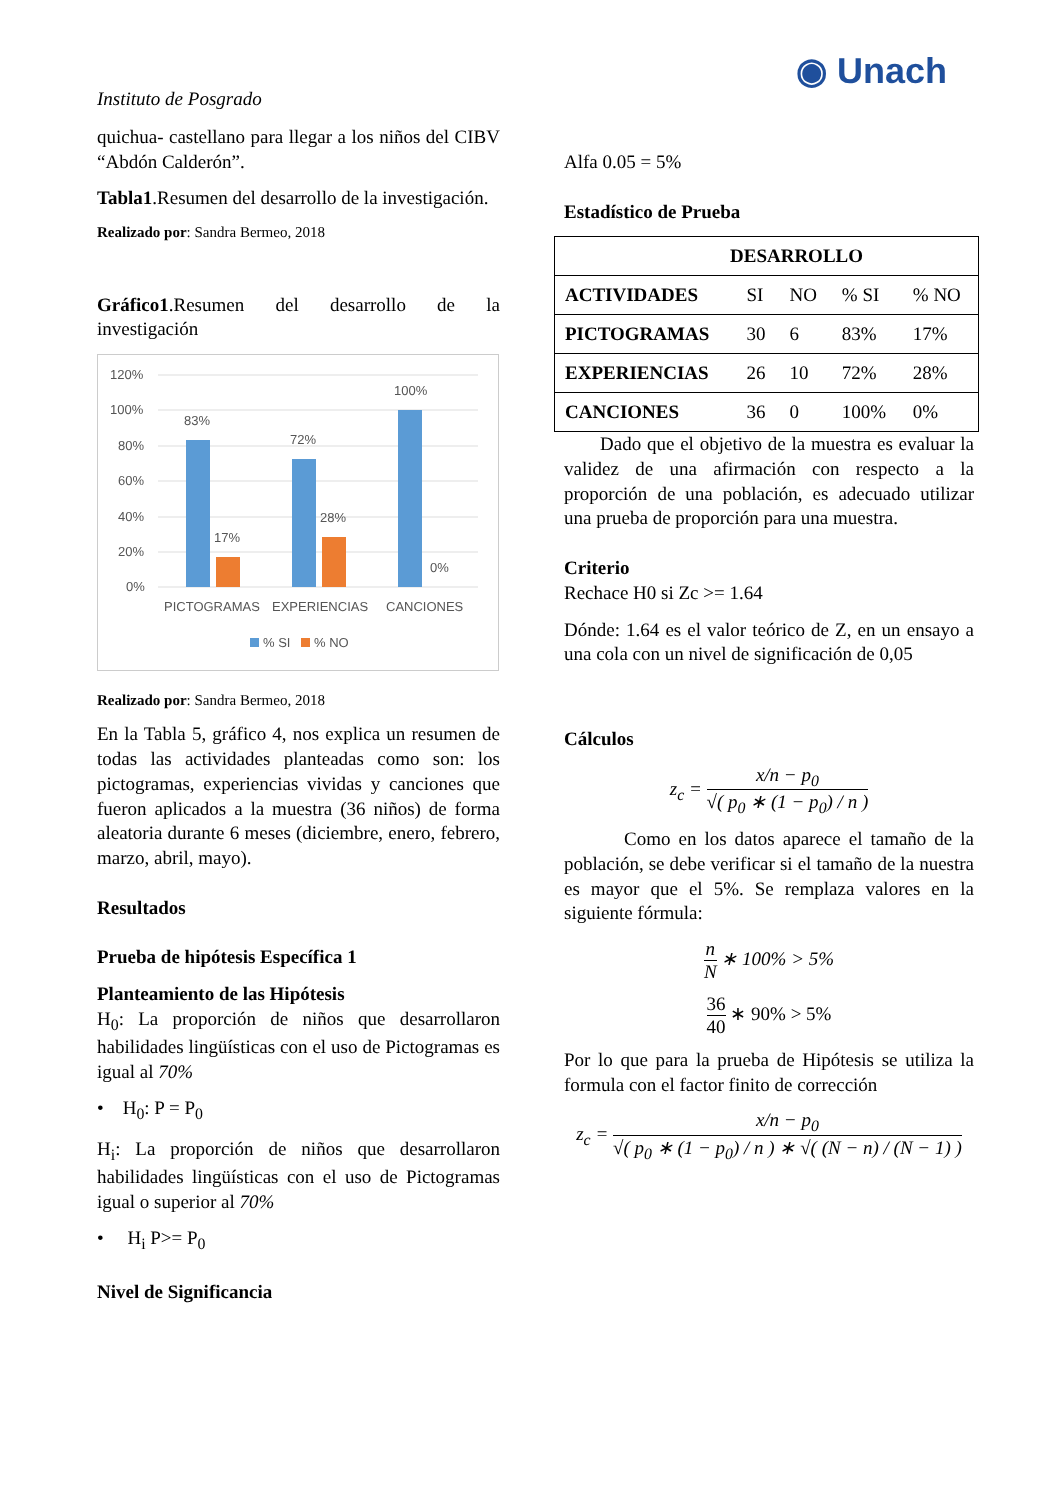Instituto de Posgrado ◉ Unach
quichua- castellano para llegar a los niños del CIBV “Abdón Calderón”.
Tabla1.Resumen del desarrollo de la investigación.
Realizado por: Sandra Bermeo, 2018
Gráfico1.Resumen del desarrollo de la investigación
120%
100%
80%
60%
40%
20%
0%
83%
17%
72%
28%
100%
0%
PICTOGRAMAS
EXPERIENCIAS
CANCIONES
% SI
% NO
Realizado por: Sandra Bermeo, 2018
En la Tabla 5, gráfico 4, nos explica un resumen de todas las actividades planteadas como son: los pictogramas, experiencias vividas y canciones que fueron aplicados a la muestra (36 niños) de forma aleatoria durante 6 meses (diciembre, enero, febrero, marzo, abril, mayo).
Resultados
Prueba de hipótesis Específica 1
Planteamiento de las Hipótesis
H<sub>0</sub>: La proporción de niños que desarrollaron habilidades lingüísticas con el uso de Pictogramas es igual al 70%
• H<sub>0</sub>: P = P<sub>0</sub>
H<sub>i</sub>: La proporción de niños que desarrollaron habilidades lingüísticas con el uso de Pictogramas igual o superior al 70%
• H<sub>i</sub> P>= P<sub>0</sub>
Nivel de Significancia
Alfa 0.05 = 5%
Estadístico de Prueba
| DESARROLLO | | | | |
| --- | --- | --- | --- | --- |
| ACTIVIDADES | SI | NO | % SI | % NO |
| PICTOGRAMAS | 30 | 6 | 83% | 17% |
| EXPERIENCIAS | 26 | 10 | 72% | 28% |
| CANCIONES | 36 | 0 | 100% | 0% |
Dado que el objetivo de la muestra es evaluar la validez de una afirmación con respecto a la proporción de una población, es adecuado utilizar una prueba de proporción para una muestra.
Criterio
Rechace H0 si Zc >= 1.64
Dónde: 1.64 es el valor teórico de Z, en un ensayo a una cola con un nivel de significación de 0,05
Cálculos
z<sub>c</sub> = x/n − p<sub>0</sub> √( p<sub>0</sub> ∗ (1 − p<sub>0</sub>) / n )
Como en los datos aparece el tamaño de la población, se debe verificar si el tamaño de la nuestra es mayor que el 5%. Se remplaza valores en la siguiente fórmula:
n N ∗ 100% > 5%
36 40 ∗ 90% > 5%
Por lo que para la prueba de Hipótesis se utiliza la formula con el factor finito de corrección
z<sub>c</sub> = x/n − p<sub>0</sub> √( p<sub>0</sub> ∗ (1 − p<sub>0</sub>) / n ) ∗ √( (N − n) / (N − 1) )